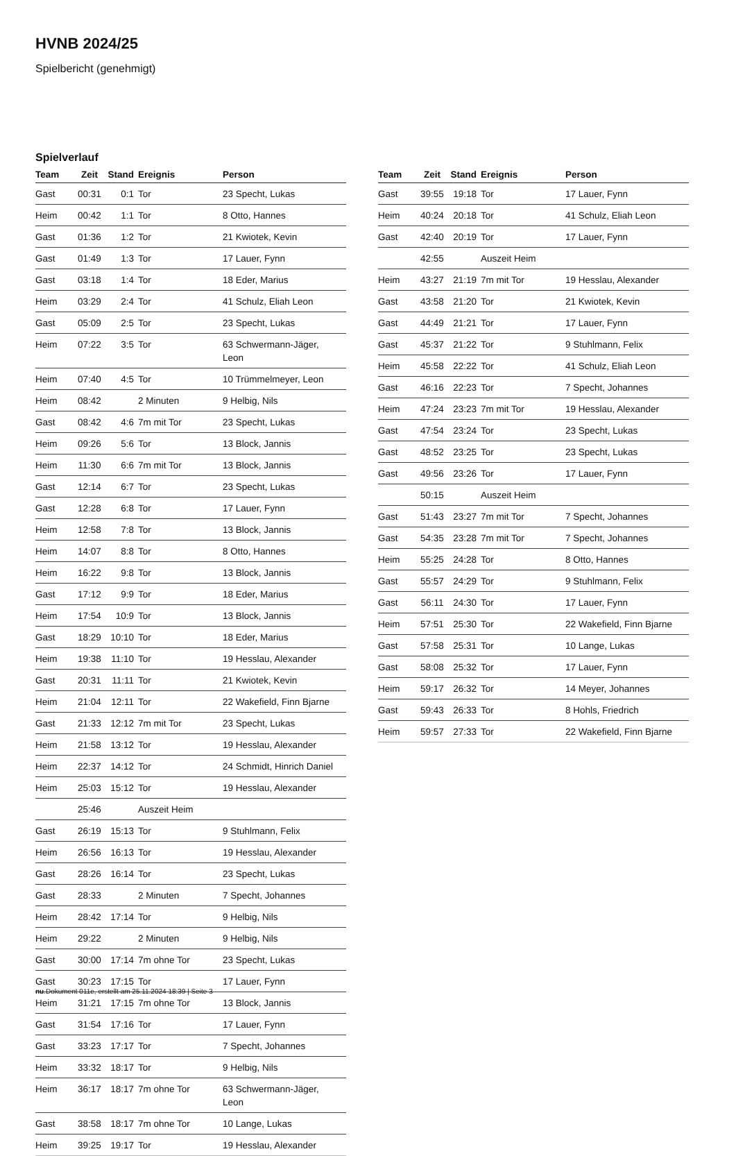HVNB 2024/25
Spielbericht (genehmigt)
Spielverlauf
| Team | Zeit | Stand | Ereignis | Person |
| --- | --- | --- | --- | --- |
| Gast | 00:31 | 0:1 | Tor | 23 Specht, Lukas |
| Heim | 00:42 | 1:1 | Tor | 8 Otto, Hannes |
| Gast | 01:36 | 1:2 | Tor | 21 Kwiotek, Kevin |
| Gast | 01:49 | 1:3 | Tor | 17 Lauer, Fynn |
| Gast | 03:18 | 1:4 | Tor | 18 Eder, Marius |
| Heim | 03:29 | 2:4 | Tor | 41 Schulz, Eliah Leon |
| Gast | 05:09 | 2:5 | Tor | 23 Specht, Lukas |
| Heim | 07:22 | 3:5 | Tor | 63 Schwermann-Jäger, Leon |
| Heim | 07:40 | 4:5 | Tor | 10 Trümmelmeyer, Leon |
| Heim | 08:42 | | 2 Minuten | 9 Helbig, Nils |
| Gast | 08:42 | 4:6 | 7m mit Tor | 23 Specht, Lukas |
| Heim | 09:26 | 5:6 | Tor | 13 Block, Jannis |
| Heim | 11:30 | 6:6 | 7m mit Tor | 13 Block, Jannis |
| Gast | 12:14 | 6:7 | Tor | 23 Specht, Lukas |
| Gast | 12:28 | 6:8 | Tor | 17 Lauer, Fynn |
| Heim | 12:58 | 7:8 | Tor | 13 Block, Jannis |
| Heim | 14:07 | 8:8 | Tor | 8 Otto, Hannes |
| Heim | 16:22 | 9:8 | Tor | 13 Block, Jannis |
| Gast | 17:12 | 9:9 | Tor | 18 Eder, Marius |
| Heim | 17:54 | 10:9 | Tor | 13 Block, Jannis |
| Gast | 18:29 | 10:10 | Tor | 18 Eder, Marius |
| Heim | 19:38 | 11:10 | Tor | 19 Hesslau, Alexander |
| Gast | 20:31 | 11:11 | Tor | 21 Kwiotek, Kevin |
| Heim | 21:04 | 12:11 | Tor | 22 Wakefield, Finn Bjarne |
| Gast | 21:33 | 12:12 | 7m mit Tor | 23 Specht, Lukas |
| Heim | 21:58 | 13:12 | Tor | 19 Hesslau, Alexander |
| Heim | 22:37 | 14:12 | Tor | 24 Schmidt, Hinrich Daniel |
| Heim | 25:03 | 15:12 | Tor | 19 Hesslau, Alexander |
| | 25:46 | | Auszeit Heim | |
| Gast | 26:19 | 15:13 | Tor | 9 Stuhlmann, Felix |
| Heim | 26:56 | 16:13 | Tor | 19 Hesslau, Alexander |
| Gast | 28:26 | 16:14 | Tor | 23 Specht, Lukas |
| Gast | 28:33 | | 2 Minuten | 7 Specht, Johannes |
| Heim | 28:42 | 17:14 | Tor | 9 Helbig, Nils |
| Heim | 29:22 | | 2 Minuten | 9 Helbig, Nils |
| Gast | 30:00 | 17:14 | 7m ohne Tor | 23 Specht, Lukas |
| Gast | 30:23 | 17:15 | Tor | 17 Lauer, Fynn |
| Heim | 31:21 | 17:15 | 7m ohne Tor | 13 Block, Jannis |
| Gast | 31:54 | 17:16 | Tor | 17 Lauer, Fynn |
| Gast | 33:23 | 17:17 | Tor | 7 Specht, Johannes |
| Heim | 33:32 | 18:17 | Tor | 9 Helbig, Nils |
| Heim | 36:17 | 18:17 | 7m ohne Tor | 63 Schwermann-Jäger, Leon |
| Gast | 38:58 | 18:17 | 7m ohne Tor | 10 Lange, Lukas |
| Heim | 39:25 | 19:17 | Tor | 19 Hesslau, Alexander |
| Team | Zeit | Stand | Ereignis | Person |
| --- | --- | --- | --- | --- |
| Gast | 39:55 | 19:18 | Tor | 17 Lauer, Fynn |
| Heim | 40:24 | 20:18 | Tor | 41 Schulz, Eliah Leon |
| Gast | 42:40 | 20:19 | Tor | 17 Lauer, Fynn |
| | 42:55 | | Auszeit Heim | |
| Heim | 43:27 | 21:19 | 7m mit Tor | 19 Hesslau, Alexander |
| Gast | 43:58 | 21:20 | Tor | 21 Kwiotek, Kevin |
| Gast | 44:49 | 21:21 | Tor | 17 Lauer, Fynn |
| Gast | 45:37 | 21:22 | Tor | 9 Stuhlmann, Felix |
| Heim | 45:58 | 22:22 | Tor | 41 Schulz, Eliah Leon |
| Gast | 46:16 | 22:23 | Tor | 7 Specht, Johannes |
| Heim | 47:24 | 23:23 | 7m mit Tor | 19 Hesslau, Alexander |
| Gast | 47:54 | 23:24 | Tor | 23 Specht, Lukas |
| Gast | 48:52 | 23:25 | Tor | 23 Specht, Lukas |
| Gast | 49:56 | 23:26 | Tor | 17 Lauer, Fynn |
| | 50:15 | | Auszeit Heim | |
| Gast | 51:43 | 23:27 | 7m mit Tor | 7 Specht, Johannes |
| Gast | 54:35 | 23:28 | 7m mit Tor | 7 Specht, Johannes |
| Heim | 55:25 | 24:28 | Tor | 8 Otto, Hannes |
| Gast | 55:57 | 24:29 | Tor | 9 Stuhlmann, Felix |
| Gast | 56:11 | 24:30 | Tor | 17 Lauer, Fynn |
| Heim | 57:51 | 25:30 | Tor | 22 Wakefield, Finn Bjarne |
| Gast | 57:58 | 25:31 | Tor | 10 Lange, Lukas |
| Gast | 58:08 | 25:32 | Tor | 17 Lauer, Fynn |
| Heim | 59:17 | 26:32 | Tor | 14 Meyer, Johannes |
| Gast | 59:43 | 26:33 | Tor | 8 Hohls, Friedrich |
| Heim | 59:57 | 27:33 | Tor | 22 Wakefield, Finn Bjarne |
nu.Dokument 011e, erstellt am 25.11.2024 18:39 | Seite 3